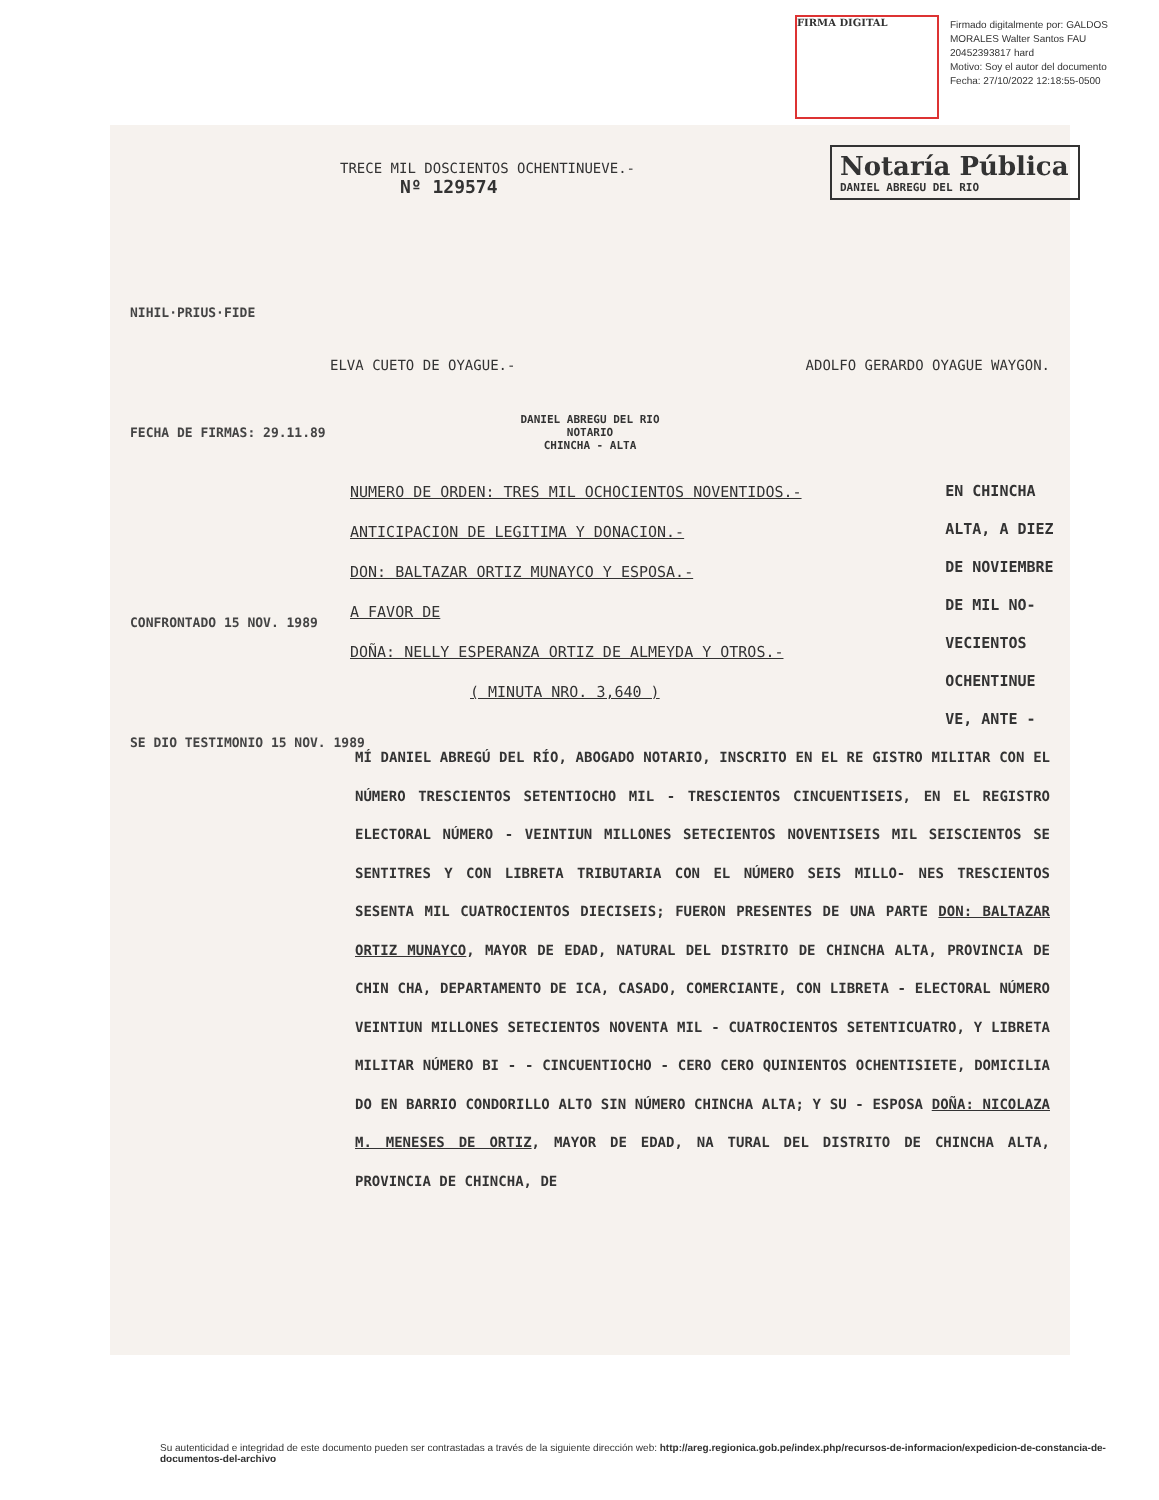FIRMA DIGITAL
Firmado digitalmente por: GALDOS MORALES Walter Santos FAU 20452393817 hard
Motivo: Soy el autor del documento
Fecha: 27/10/2022 12:18:55-0500
Notaría Pública
DANIEL ABREGU DEL RIO
TRECE MIL DOSCIENTOS OCHENTINUEVE.-
Nº 129574
NIHIL·PRIUS·FIDE
FECHA DE FIRMAS: 29.11.89
CONFRONTADO 15 NOV. 1989
SE DIO TESTIMONIO 15 NOV. 1989
ELVA CUETO DE OYAGUE.- ADOLFO GERARDO OYAGUE WAYGON.
DANIEL ABREGU DEL RIO
NOTARIO
CHINCHA - ALTA
NUMERO DE ORDEN: TRES MIL OCHOCIENTOS NOVENTIDOS.-
ANTICIPACION DE LEGITIMA Y DONACION.-
DON: BALTAZAR ORTIZ MUNAYCO Y ESPOSA.-
A FAVOR DE
DOÑA: NELLY ESPERANZA ORTIZ DE ALMEYDA Y OTROS.-
( MINUTA NRO. 3,640 )
EN CHINCHA ALTA, A DIEZ DE NOVIEMBRE DE MIL NO- VECIENTOS OCHENTINUE VE, ANTE -
MÍ DANIEL ABREGÚ DEL RÍO, ABOGADO NOTARIO, INSCRITO EN EL RE GISTRO MILITAR CON EL NÚMERO TRESCIENTOS SETENTIOCHO MIL - TRESCIENTOS CINCUENTISEIS, EN EL REGISTRO ELECTORAL NÚMERO - VEINTIUN MILLONES SETECIENTOS NOVENTISEIS MIL SEISCIENTOS SE SENTITRES Y CON LIBRETA TRIBUTARIA CON EL NÚMERO SEIS MILLO- NES TRESCIENTOS SESENTA MIL CUATROCIENTOS DIECISEIS; FUERON PRESENTES DE UNA PARTE DON: BALTAZAR ORTIZ MUNAYCO, MAYOR DE EDAD, NATURAL DEL DISTRITO DE CHINCHA ALTA, PROVINCIA DE CHIN CHA, DEPARTAMENTO DE ICA, CASADO, COMERCIANTE, CON LIBRETA - ELECTORAL NÚMERO VEINTIUN MILLONES SETECIENTOS NOVENTA MIL - CUATROCIENTOS SETENTICUATRO, Y LIBRETA MILITAR NÚMERO BI - - CINCUENTIOCHO - CERO CERO QUINIENTOS OCHENTISIETE, DOMICILIA DO EN BARRIO CONDORILLO ALTO SIN NÚMERO CHINCHA ALTA; Y SU - ESPOSA DOÑA: NICOLAZA M. MENESES DE ORTIZ, MAYOR DE EDAD, NA TURAL DEL DISTRITO DE CHINCHA ALTA, PROVINCIA DE CHINCHA, DE
Su autenticidad e integridad de este documento pueden ser contrastadas a través de la siguiente dirección web: http://areg.regionica.gob.pe/index.php/recursos-de-informacion/expedicion-de-constancia-de-documentos-del-archivo